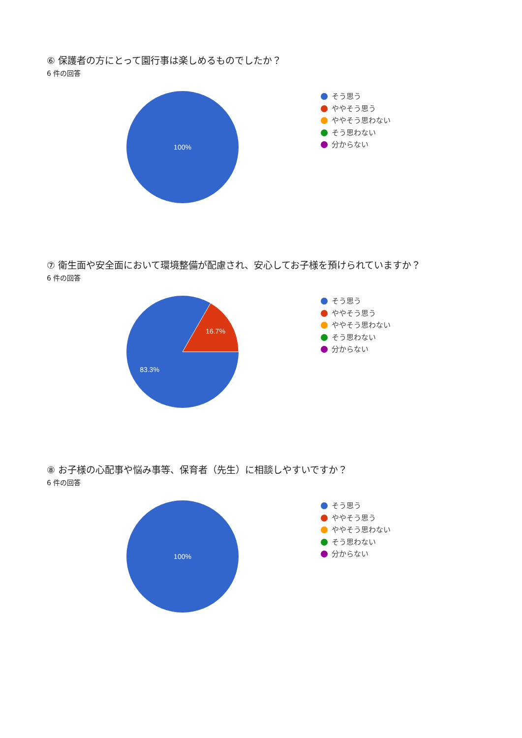⑥ 保護者の方にとって園行事は楽しめるものでしたか？
6 件の回答
100%
そう思う
ややそう思う
ややそう思わない
そう思わない
分からない
⑦ 衛生面や安全面において環境整備が配慮され、安心してお子様を預けられていますか？
6 件の回答
16.7%
83.3%
そう思う
ややそう思う
ややそう思わない
そう思わない
分からない
⑧ お子様の心配事や悩み事等、保育者（先生）に相談しやすいですか？
6 件の回答
100%
そう思う
ややそう思う
ややそう思わない
そう思わない
分からない